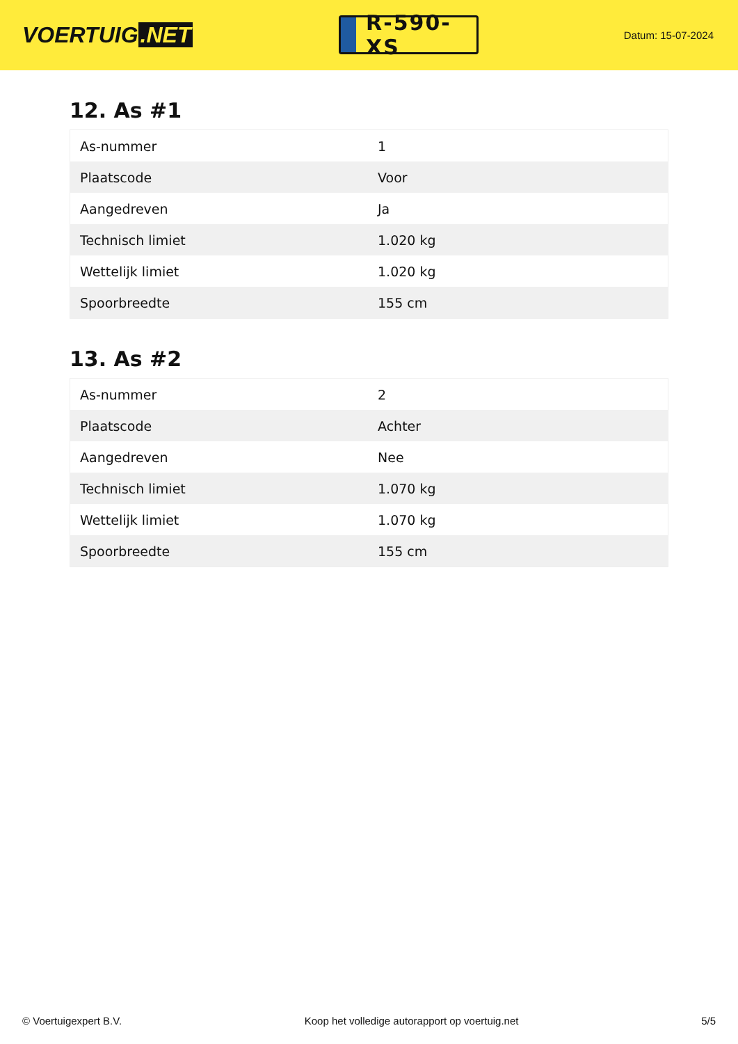VOERTUIG.NET
R-590-XS
Datum: 15-07-2024
12. As #1
| As-nummer | 1 |
| Plaatscode | Voor |
| Aangedreven | Ja |
| Technisch limiet | 1.020 kg |
| Wettelijk limiet | 1.020 kg |
| Spoorbreedte | 155 cm |
13. As #2
| As-nummer | 2 |
| Plaatscode | Achter |
| Aangedreven | Nee |
| Technisch limiet | 1.070 kg |
| Wettelijk limiet | 1.070 kg |
| Spoorbreedte | 155 cm |
© Voertuigexpert B.V. Koop het volledige autorapport op voertuig.net 5/5